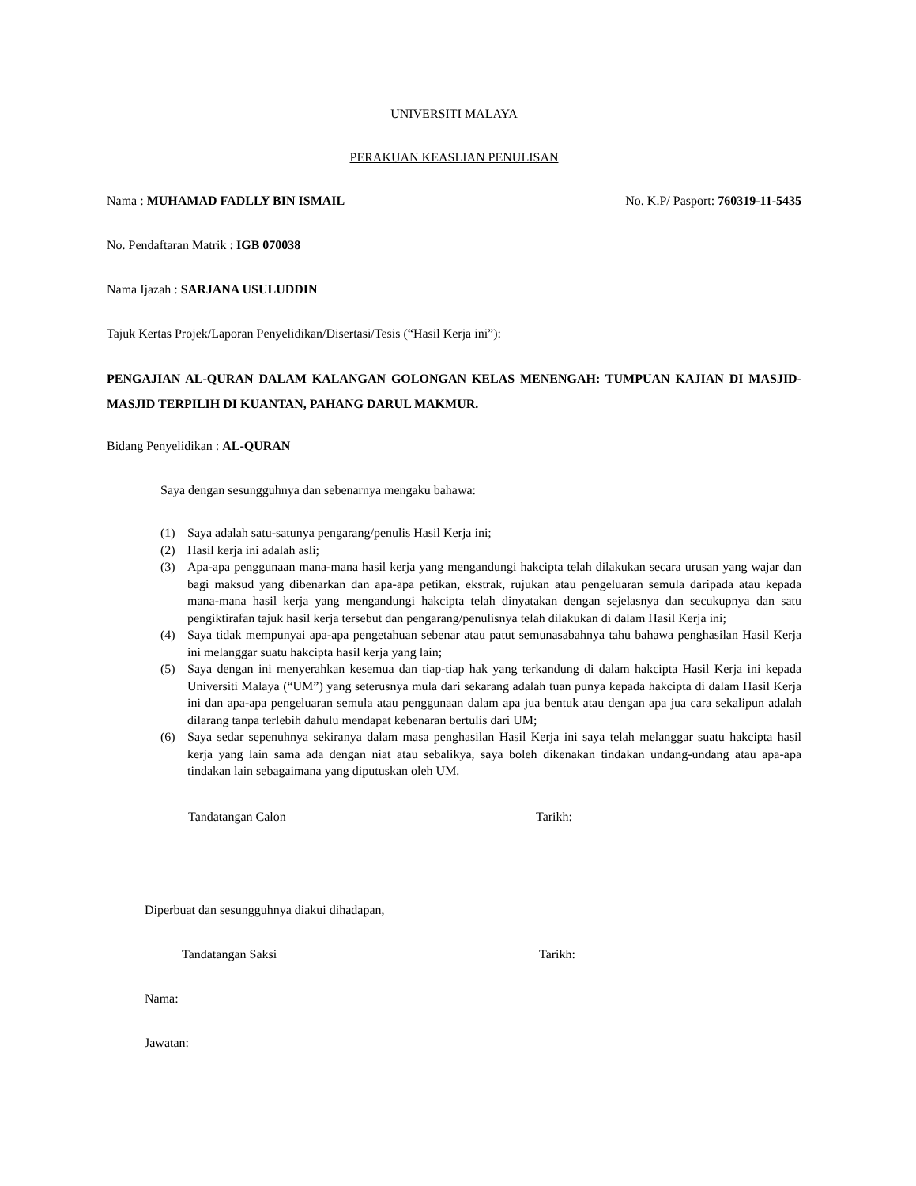UNIVERSITI MALAYA
PERAKUAN KEASLIAN PENULISAN
Nama : MUHAMAD FADLLY BIN ISMAIL No. K.P/ Pasport: 760319-11-5435
No. Pendaftaran Matrik : IGB 070038
Nama Ijazah : SARJANA USULUDDIN
Tajuk Kertas Projek/Laporan Penyelidikan/Disertasi/Tesis (“Hasil Kerja ini”):
PENGAJIAN AL-QURAN DALAM KALANGAN GOLONGAN KELAS MENENGAH: TUMPUAN KAJIAN DI MASJID-MASJID TERPILIH DI KUANTAN, PAHANG DARUL MAKMUR.
Bidang Penyelidikan : AL-QURAN
Saya dengan sesungguhnya dan sebenarnya mengaku bahawa:
(1) Saya adalah satu-satunya pengarang/penulis Hasil Kerja ini;
(2) Hasil kerja ini adalah asli;
(3) Apa-apa penggunaan mana-mana hasil kerja yang mengandungi hakcipta telah dilakukan secara urusan yang wajar dan bagi maksud yang dibenarkan dan apa-apa petikan, ekstrak, rujukan atau pengeluaran semula daripada atau kepada mana-mana hasil kerja yang mengandungi hakcipta telah dinyatakan dengan sejelasnya dan secukupnya dan satu pengiktirafan tajuk hasil kerja tersebut dan pengarang/penulisnya telah dilakukan di dalam Hasil Kerja ini;
(4) Saya tidak mempunyai apa-apa pengetahuan sebenar atau patut semunasabahnya tahu bahawa penghasilan Hasil Kerja ini melanggar suatu hakcipta hasil kerja yang lain;
(5) Saya dengan ini menyerahkan kesemua dan tiap-tiap hak yang terkandung di dalam hakcipta Hasil Kerja ini kepada Universiti Malaya (“UM”) yang seterusnya mula dari sekarang adalah tuan punya kepada hakcipta di dalam Hasil Kerja ini dan apa-apa pengeluaran semula atau penggunaan dalam apa jua bentuk atau dengan apa jua cara sekalipun adalah dilarang tanpa terlebih dahulu mendapat kebenaran bertulis dari UM;
(6) Saya sedar sepenuhnya sekiranya dalam masa penghasilan Hasil Kerja ini saya telah melanggar suatu hakcipta hasil kerja yang lain sama ada dengan niat atau sebalikya, saya boleh dikenakan tindakan undang-undang atau apa-apa tindakan lain sebagaimana yang diputuskan oleh UM.
Tandatangan Calon Tarikh:
Diperbuat dan sesungguhnya diakui dihadapan,
Tandatangan Saksi Tarikh:
Nama:
Jawatan: